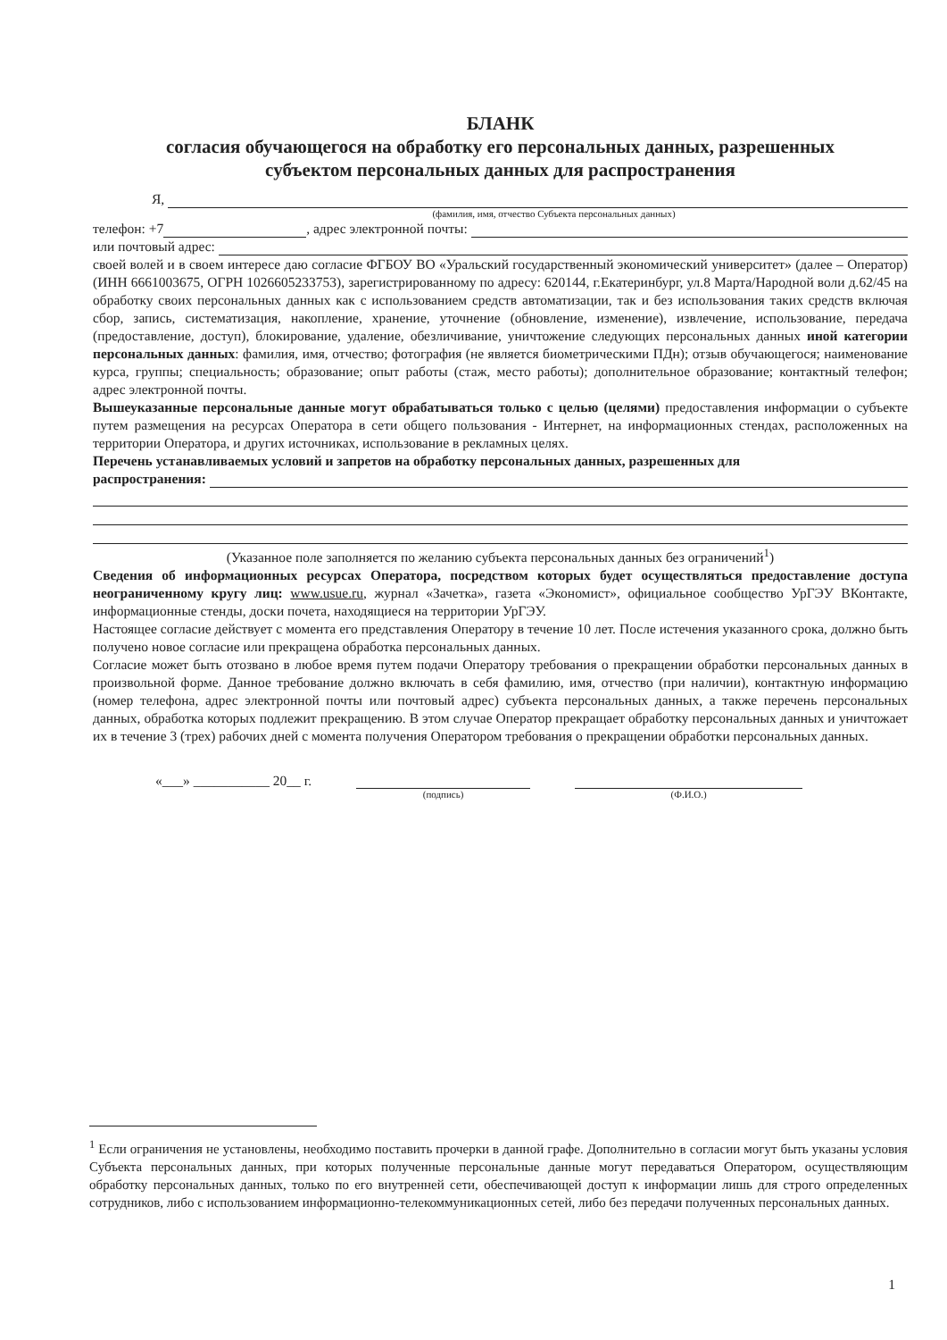БЛАНК
согласия обучающегося на обработку его персональных данных, разрешенных
субъектом персональных данных для распространения
Я,
(фамилия, имя, отчество Субъекта персональных данных)
телефон: +7 , адрес электронной почты:
или почтовый адрес:
своей волей и в своем интересе даю согласие ФГБОУ ВО «Уральский государственный экономический университет» (далее – Оператор) (ИНН 6661003675, ОГРН 1026605233753), зарегистрированному по адресу: 620144, г.Екатеринбург, ул.8 Марта/Народной воли д.62/45 на обработку своих персональных данных как с использованием средств автоматизации, так и без использования таких средств включая сбор, запись, систематизация, накопление, хранение, уточнение (обновление, изменение), извлечение, использование, передача (предоставление, доступ), блокирование, удаление, обезличивание, уничтожение следующих персональных данных иной категории персональных данных: фамилия, имя, отчество; фотография (не является биометрическими ПДн); отзыв обучающегося; наименование курса, группы; специальность; образование; опыт работы (стаж, место работы); дополнительное образование; контактный телефон; адрес электронной почты.
Вышеуказанные персональные данные могут обрабатываться только с целью (целями) предоставления информации о субъекте путем размещения на ресурсах Оператора в сети общего пользования - Интернет, на информационных стендах, расположенных на территории Оператора, и других источниках, использование в рекламных целях.
Перечень устанавливаемых условий и запретов на обработку персональных данных, разрешенных для
распространения:
(Указанное поле заполняется по желанию субъекта персональных данных без ограничений<sup>1</sup>)
Сведения об информационных ресурсах Оператора, посредством которых будет осуществляться предоставление доступа неограниченному кругу лиц: www.usue.ru, журнал «Зачетка», газета «Экономист», официальное сообщество УрГЭУ ВКонтакте, информационные стенды, доски почета, находящиеся на территории УрГЭУ.
Настоящее согласие действует с момента его представления Оператору в течение 10 лет. После истечения указанного срока, должно быть получено новое согласие или прекращена обработка персональных данных.
Согласие может быть отозвано в любое время путем подачи Оператору требования о прекращении обработки персональных данных в произвольной форме. Данное требование должно включать в себя фамилию, имя, отчество (при наличии), контактную информацию (номер телефона, адрес электронной почты или почтовый адрес) субъекта персональных данных, а также перечень персональных данных, обработка которых подлежит прекращению. В этом случае Оператор прекращает обработку персональных данных и уничтожает их в течение 3 (трех) рабочих дней с момента получения Оператором требования о прекращении обработки персональных данных.
«___» ___________ 20__ г.
(подпись) (Ф.И.О.)
<sup>1</sup> Если ограничения не установлены, необходимо поставить прочерки в данной графе. Дополнительно в согласии могут быть указаны условия Субъекта персональных данных, при которых полученные персональные данные могут передаваться Оператором, осуществляющим обработку персональных данных, только по его внутренней сети, обеспечивающей доступ к информации лишь для строго определенных сотрудников, либо с использованием информационно-телекоммуникационных сетей, либо без передачи полученных персональных данных.
1